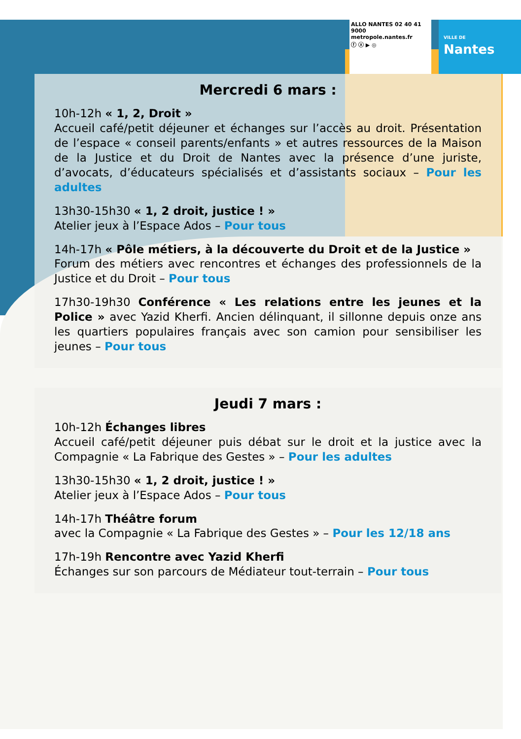ALLO NANTES 02 40 41 9000
metropole.nantes.fr
ⓕ ⓧ ▶ ◎
VILLE DE
Nantes
Mercredi 6 mars :
10h-12h « 1, 2, Droit »
Accueil café/petit déjeuner et échanges sur l’accès au droit. Présentation de l’espace « conseil parents/enfants » et autres ressources de la Maison de la Justice et du Droit de Nantes avec la présence d’une juriste, d’avocats, d’éducateurs spécialisés et d’assistants sociaux – Pour les adultes
13h30-15h30 « 1, 2 droit, justice ! »
Atelier jeux à l’Espace Ados – Pour tous
14h-17h « Pôle métiers, à la découverte du Droit et de la Justice »
Forum des métiers avec rencontres et échanges des professionnels de la Justice et du Droit – Pour tous
17h30-19h30 Conférence « Les relations entre les jeunes et la Police » avec Yazid Kherfi. Ancien délinquant, il sillonne depuis onze ans les quartiers populaires français avec son camion pour sensibiliser les jeunes – Pour tous
Jeudi 7 mars :
10h-12h Échanges libres
Accueil café/petit déjeuner puis débat sur le droit et la justice avec la Compagnie « La Fabrique des Gestes » – Pour les adultes
13h30-15h30 « 1, 2 droit, justice ! »
Atelier jeux à l’Espace Ados – Pour tous
14h-17h Théâtre forum
avec la Compagnie « La Fabrique des Gestes » – Pour les 12/18 ans
17h-19h Rencontre avec Yazid Kherfi
Échanges sur son parcours de Médiateur tout-terrain – Pour tous